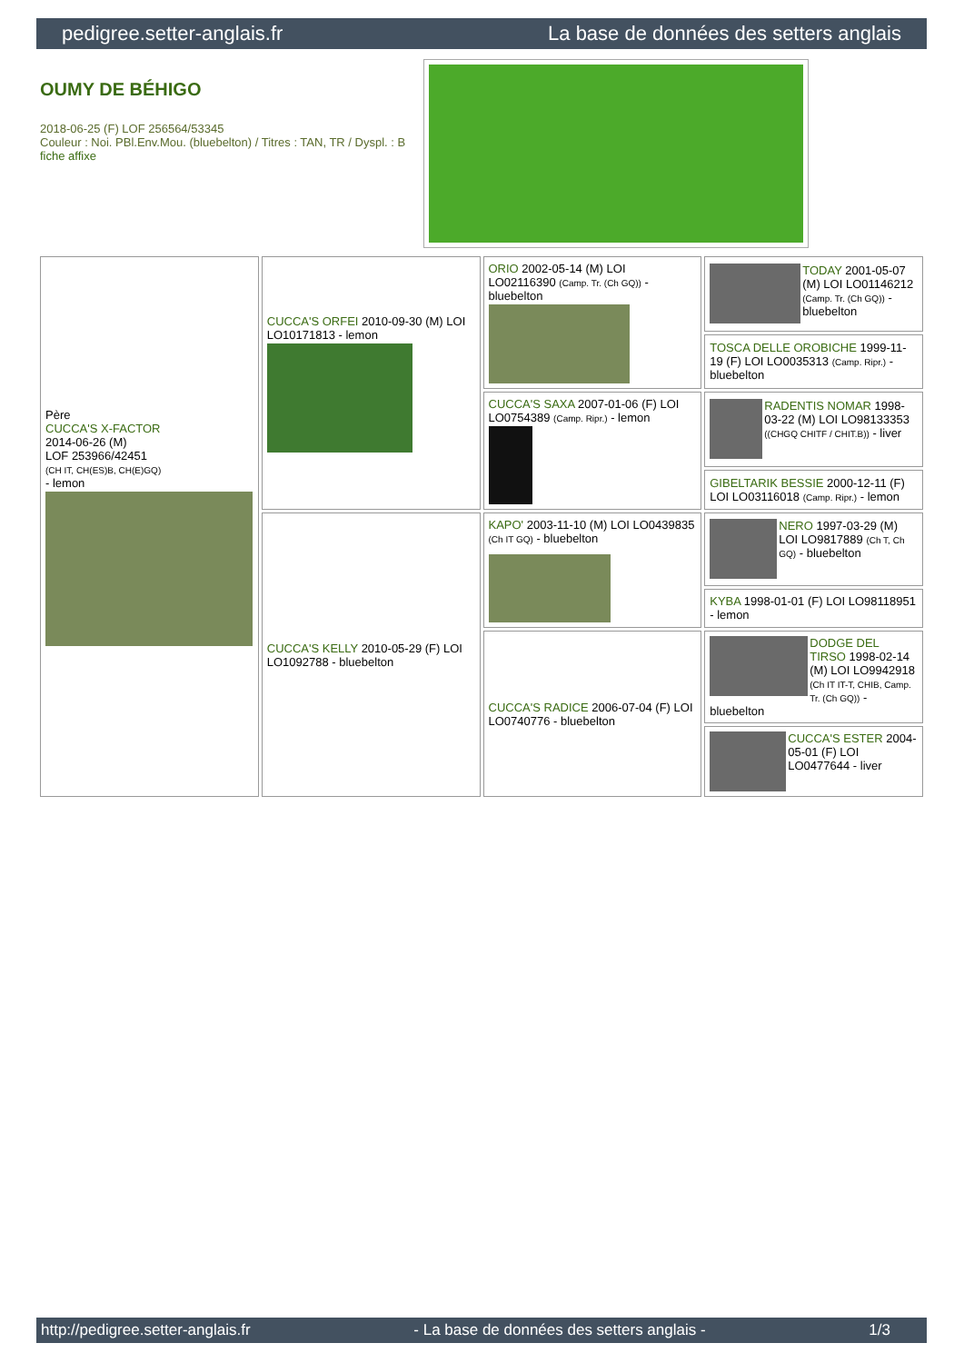pedigree.setter-anglais.fr La base de données des setters anglais
OUMY DE BÉHIGO
2018-06-25 (F) LOF 256564/53345
Couleur : Noi. PBl.Env.Mou. (bluebelton) / Titres : TAN, TR / Dyspl. : B
fiche affixe
| Père CUCCA'S X-FACTOR 2014-06-26 (M) LOF 253966/42451 (CH IT, CH(ES)B, CH(E)GQ) - lemon | CUCCA'S ORFEI 2010-09-30 (M) LOI LO10171813 - lemon | ORIO 2002-05-14 (M) LOI LO02116390 (Camp. Tr. (Ch GQ)) - bluebelton | TODAY 2001-05-07 (M) LOI LO01146212 (Camp. Tr. (Ch GQ)) - bluebelton |
| | | | TOSCA DELLE OROBICHE 1999-11-19 (F) LOI LO0035313 (Camp. Ripr.) - bluebelton |
| | | CUCCA'S SAXA 2007-01-06 (F) LOI LO0754389 (Camp. Ripr.) - lemon | RADENTIS NOMAR 1998-03-22 (M) LOI LO98133353 ((CHGQ CHITF / CHIT.B)) - liver |
| | | | GIBELTARIK BESSIE 2000-12-11 (F) LOI LO03116018 (Camp. Ripr.) - lemon |
| | CUCCA'S KELLY 2010-05-29 (F) LOI LO1092788 - bluebelton | KAPO' 2003-11-10 (M) LOI LO0439835 (Ch IT GQ) - bluebelton | NERO 1997-03-29 (M) LOI LO9817889 (Ch T, Ch GQ) - bluebelton |
| | | | KYBA 1998-01-01 (F) LOI LO98118951 - lemon |
| | | CUCCA'S RADICE 2006-07-04 (F) LOI LO0740776 - bluebelton | DODGE DEL TIRSO 1998-02-14 (M) LOI LO9942918 (Ch IT IT-T, CHIB, Camp. Tr. (Ch GQ)) - bluebelton |
| | | | CUCCA'S ESTER 2004-05-01 (F) LOI LO0477644 - liver |
http://pedigree.setter-anglais.fr - La base de données des setters anglais - 1/3